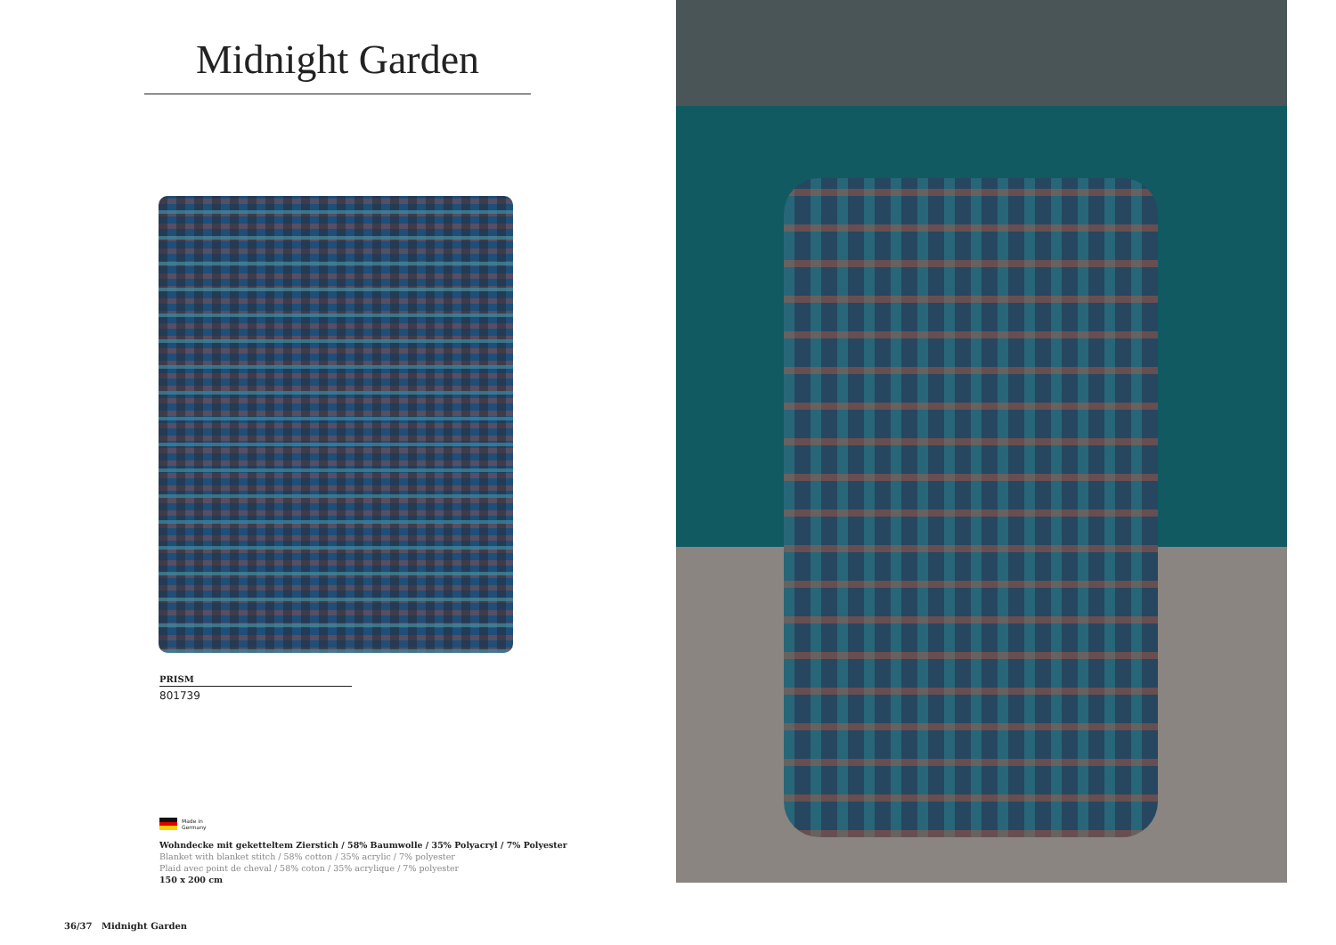Midnight Garden
PRISM
801739
Made in
Germany
Wohndecke mit geketteltem Zierstich / 58% Baumwolle / 35% Polyacryl / 7% Polyester
Blanket with blanket stitch / 58% cotton / 35% acrylic / 7% polyester
Plaid avec point de cheval / 58% coton / 35% acrylique / 7% polyester
150 x 200 cm
36/37 Midnight Garden